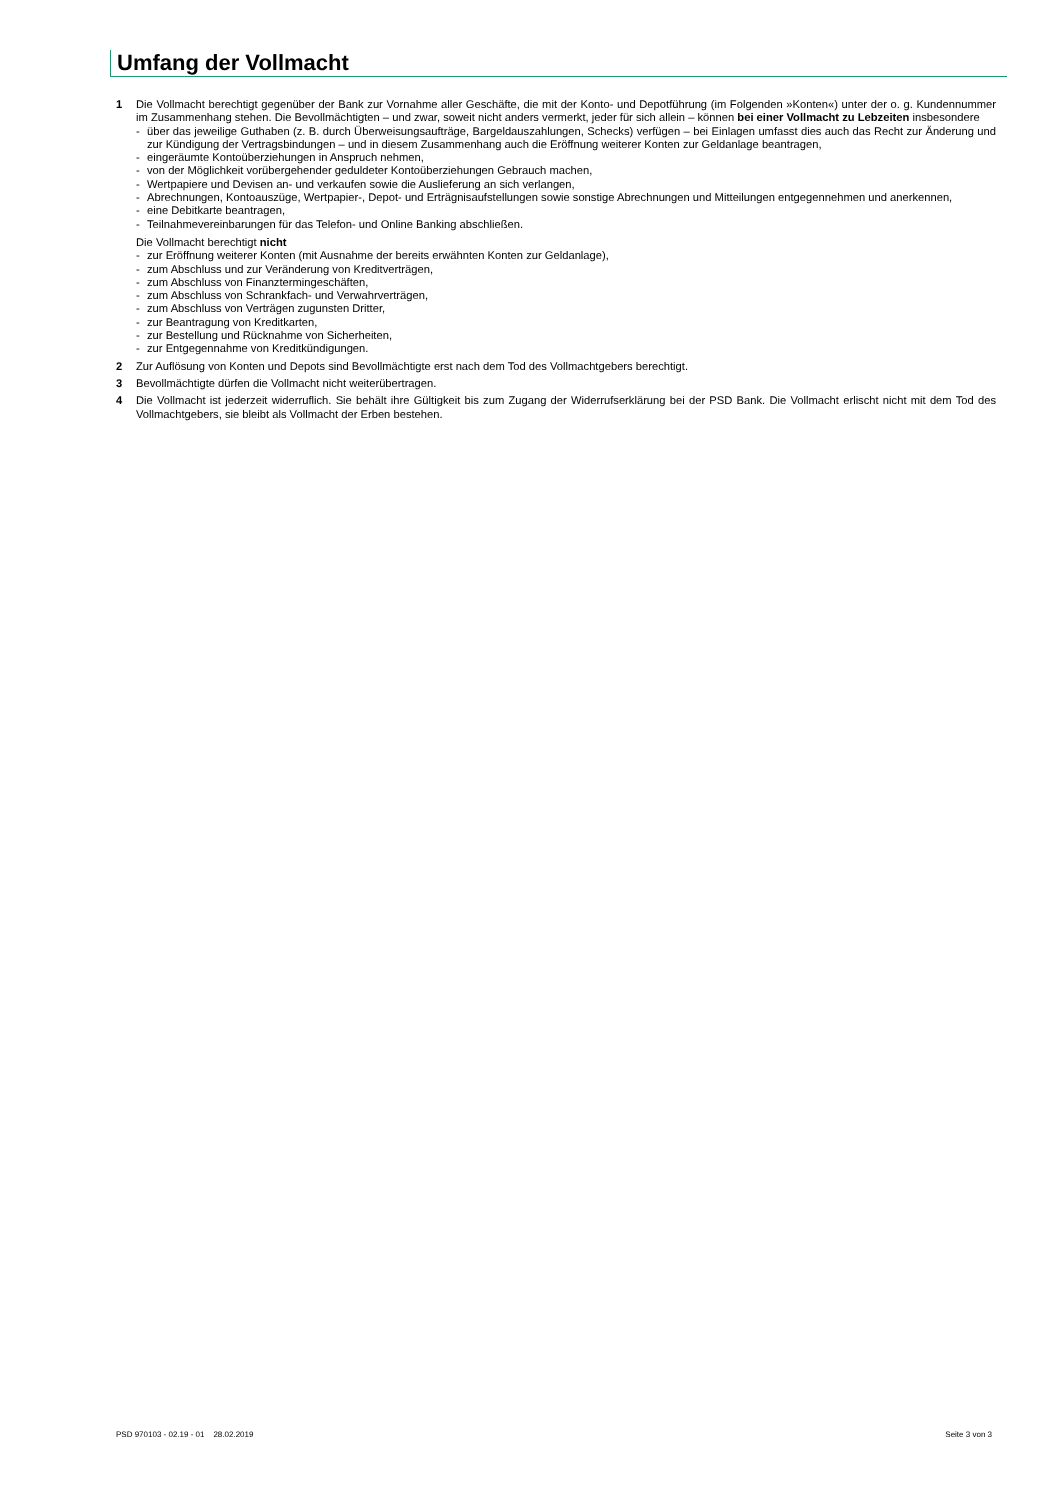Umfang der Vollmacht
1 Die Vollmacht berechtigt gegenüber der Bank zur Vornahme aller Geschäfte, die mit der Konto- und Depotführung (im Folgenden »Konten«) unter der o. g. Kundennummer im Zusammenhang stehen. Die Bevollmächtigten – und zwar, soweit nicht anders vermerkt, jeder für sich allein – können bei einer Vollmacht zu Lebzeiten insbesondere
- über das jeweilige Guthaben (z. B. durch Überweisungsaufträge, Bargeldauszahlungen, Schecks) verfügen – bei Einlagen umfasst dies auch das Recht zur Änderung und zur Kündigung der Vertragsbindungen – und in diesem Zusammenhang auch die Eröffnung weiterer Konten zur Geldanlage beantragen,
- eingeräumte Kontoüberziehungen in Anspruch nehmen,
- von der Möglichkeit vorübergehender geduldeter Kontoüberziehungen Gebrauch machen,
- Wertpapiere und Devisen an- und verkaufen sowie die Auslieferung an sich verlangen,
- Abrechnungen, Kontoauszüge, Wertpapier-, Depot- und Erträgnisaufstellungen sowie sonstige Abrechnungen und Mitteilungen entgegennehmen und anerkennen,
- eine Debitkarte beantragen,
- Teilnahmevereinbarungen für das Telefon- und Online Banking abschließen.
Die Vollmacht berechtigt nicht
- zur Eröffnung weiterer Konten (mit Ausnahme der bereits erwähnten Konten zur Geldanlage),
- zum Abschluss und zur Veränderung von Kreditverträgen,
- zum Abschluss von Finanztermingeschäften,
- zum Abschluss von Schrankfach- und Verwahrverträgen,
- zum Abschluss von Verträgen zugunsten Dritter,
- zur Beantragung von Kreditkarten,
- zur Bestellung und Rücknahme von Sicherheiten,
- zur Entgegennahme von Kreditkündigungen.
2 Zur Auflösung von Konten und Depots sind Bevollmächtigte erst nach dem Tod des Vollmachtgebers berechtigt.
3 Bevollmächtigte dürfen die Vollmacht nicht weiterübertragen.
4 Die Vollmacht ist jederzeit widerruflich. Sie behält ihre Gültigkeit bis zum Zugang der Widerrufserklärung bei der PSD Bank. Die Vollmacht erlischt nicht mit dem Tod des Vollmachtgebers, sie bleibt als Vollmacht der Erben bestehen.
PSD 970103 - 02.19 - 01 28.02.2019 Seite 3 von 3